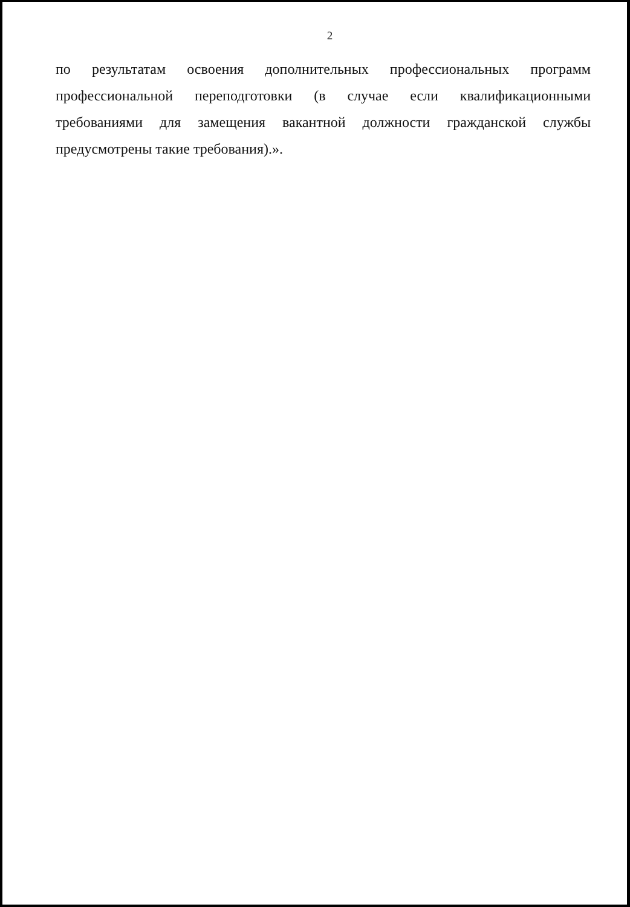2
по результатам освоения дополнительных профессиональных программ профессиональной переподготовки (в случае если квалификационными требованиями для замещения вакантной должности гражданской службы предусмотрены такие требования).».